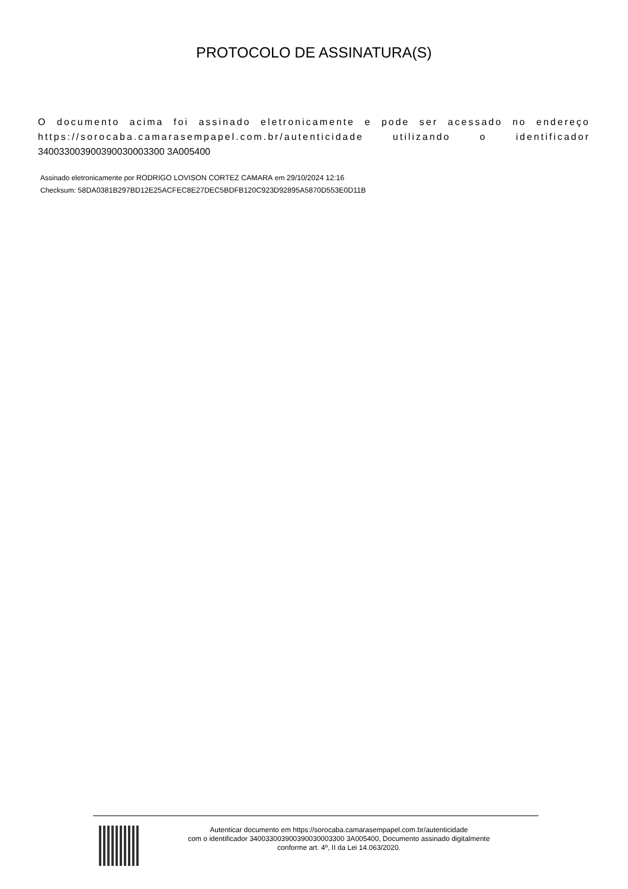PROTOCOLO DE ASSINATURA(S)
O documento acima foi assinado eletronicamente e pode ser acessado no endereço https://sorocaba.camarasempapel.com.br/autenticidade utilizando o identificador 340033003900390030003300 3A005400
Assinado eletronicamente por RODRIGO LOVISON CORTEZ CAMARA em 29/10/2024 12:16
Checksum: 58DA0381B297BD12E25ACFEC8E27DEC5BDFB120C923D92895A5870D553E0D11B
Autenticar documento em https://sorocaba.camarasempapel.com.br/autenticidade
com o identificador 340033003900390030003300 3A005400, Documento assinado digitalmente
conforme art. 4º, II da Lei 14.063/2020.